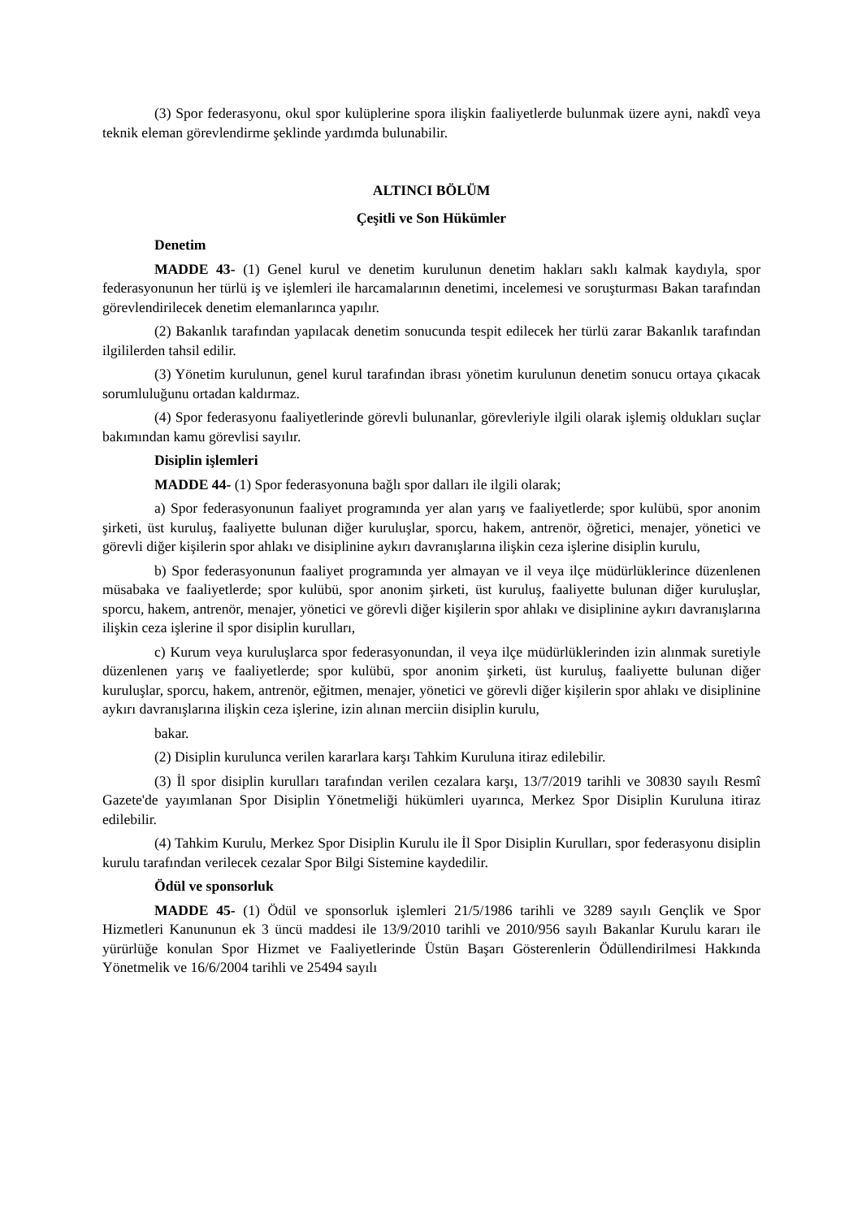(3) Spor federasyonu, okul spor kulüplerine spora ilişkin faaliyetlerde bulunmak üzere ayni, nakdî veya teknik eleman görevlendirme şeklinde yardımda bulunabilir.
ALTINCI BÖLÜM
Çeşitli ve Son Hükümler
Denetim
MADDE 43- (1) Genel kurul ve denetim kurulunun denetim hakları saklı kalmak kaydıyla, spor federasyonunun her türlü iş ve işlemleri ile harcamalarının denetimi, incelemesi ve soruşturması Bakan tarafından görevlendirilecek denetim elemanlarınca yapılır.
(2) Bakanlık tarafından yapılacak denetim sonucunda tespit edilecek her türlü zarar Bakanlık tarafından ilgililerden tahsil edilir.
(3) Yönetim kurulunun, genel kurul tarafından ibrası yönetim kurulunun denetim sonucu ortaya çıkacak sorumluluğunu ortadan kaldırmaz.
(4) Spor federasyonu faaliyetlerinde görevli bulunanlar, görevleriyle ilgili olarak işlemiş oldukları suçlar bakımından kamu görevlisi sayılır.
Disiplin işlemleri
MADDE 44- (1) Spor federasyonuna bağlı spor dalları ile ilgili olarak;
a) Spor federasyonunun faaliyet programında yer alan yarış ve faaliyetlerde; spor kulübü, spor anonim şirketi, üst kuruluş, faaliyette bulunan diğer kuruluşlar, sporcu, hakem, antrenör, öğretici, menajer, yönetici ve görevli diğer kişilerin spor ahlakı ve disiplinine aykırı davranışlarına ilişkin ceza işlerine disiplin kurulu,
b) Spor federasyonunun faaliyet programında yer almayan ve il veya ilçe müdürlüklerince düzenlenen müsabaka ve faaliyetlerde; spor kulübü, spor anonim şirketi, üst kuruluş, faaliyette bulunan diğer kuruluşlar, sporcu, hakem, antrenör, menajer, yönetici ve görevli diğer kişilerin spor ahlakı ve disiplinine aykırı davranışlarına ilişkin ceza işlerine il spor disiplin kurulları,
c) Kurum veya kuruluşlarca spor federasyonundan, il veya ilçe müdürlüklerinden izin alınmak suretiyle düzenlenen yarış ve faaliyetlerde; spor kulübü, spor anonim şirketi, üst kuruluş, faaliyette bulunan diğer kuruluşlar, sporcu, hakem, antrenör, eğitmen, menajer, yönetici ve görevli diğer kişilerin spor ahlakı ve disiplinine aykırı davranışlarına ilişkin ceza işlerine, izin alınan merciin disiplin kurulu,
bakar.
(2) Disiplin kurulunca verilen kararlara karşı Tahkim Kuruluna itiraz edilebilir.
(3) İl spor disiplin kurulları tarafından verilen cezalara karşı, 13/7/2019 tarihli ve 30830 sayılı Resmî Gazete'de yayımlanan Spor Disiplin Yönetmeliği hükümleri uyarınca, Merkez Spor Disiplin Kuruluna itiraz edilebilir.
(4) Tahkim Kurulu, Merkez Spor Disiplin Kurulu ile İl Spor Disiplin Kurulları, spor federasyonu disiplin kurulu tarafından verilecek cezalar Spor Bilgi Sistemine kaydedilir.
Ödül ve sponsorluk
MADDE 45- (1) Ödül ve sponsorluk işlemleri 21/5/1986 tarihli ve 3289 sayılı Gençlik ve Spor Hizmetleri Kanununun ek 3 üncü maddesi ile 13/9/2010 tarihli ve 2010/956 sayılı Bakanlar Kurulu kararı ile yürürlüğe konulan Spor Hizmet ve Faaliyetlerinde Üstün Başarı Gösterenlerin Ödüllendirilmesi Hakkında Yönetmelik ve 16/6/2004 tarihli ve 25494 sayılı